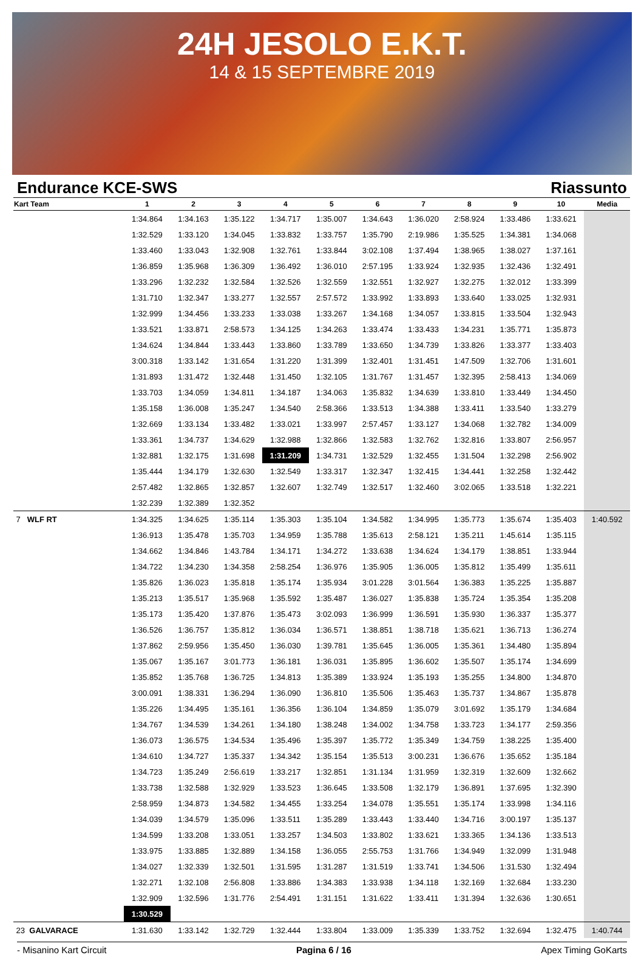24H JESOLO E.K.T.
14 & 15 SEPTEMBRE 2019
Endurance KCE-SWS Riassunto
| Kart Team | 1 | 2 | 3 | 4 | 5 | 6 | 7 | 8 | 9 | 10 | Media |
| --- | --- | --- | --- | --- | --- | --- | --- | --- | --- | --- | --- |
| | 1:34.864 | 1:34.163 | 1:35.122 | 1:34.717 | 1:35.007 | 1:34.643 | 1:36.020 | 2:58.924 | 1:33.486 | 1:33.621 | |
| | 1:32.529 | 1:33.120 | 1:34.045 | 1:33.832 | 1:33.757 | 1:35.790 | 2:19.986 | 1:35.525 | 1:34.381 | 1:34.068 | |
| | 1:33.460 | 1:33.043 | 1:32.908 | 1:32.761 | 1:33.844 | 3:02.108 | 1:37.494 | 1:38.965 | 1:38.027 | 1:37.161 | |
| | 1:36.859 | 1:35.968 | 1:36.309 | 1:36.492 | 1:36.010 | 2:57.195 | 1:33.924 | 1:32.935 | 1:32.436 | 1:32.491 | |
| | 1:33.296 | 1:32.232 | 1:32.584 | 1:32.526 | 1:32.559 | 1:32.551 | 1:32.927 | 1:32.275 | 1:32.012 | 1:33.399 | |
| | 1:31.710 | 1:32.347 | 1:33.277 | 1:32.557 | 2:57.572 | 1:33.992 | 1:33.893 | 1:33.640 | 1:33.025 | 1:32.931 | |
| | 1:32.999 | 1:34.456 | 1:33.233 | 1:33.038 | 1:33.267 | 1:34.168 | 1:34.057 | 1:33.815 | 1:33.504 | 1:32.943 | |
| | 1:33.521 | 1:33.871 | 2:58.573 | 1:34.125 | 1:34.263 | 1:33.474 | 1:33.433 | 1:34.231 | 1:35.771 | 1:35.873 | |
| | 1:34.624 | 1:34.844 | 1:33.443 | 1:33.860 | 1:33.789 | 1:33.650 | 1:34.739 | 1:33.826 | 1:33.377 | 1:33.403 | |
| | 3:00.318 | 1:33.142 | 1:31.654 | 1:31.220 | 1:31.399 | 1:32.401 | 1:31.451 | 1:47.509 | 1:32.706 | 1:31.601 | |
| | 1:31.893 | 1:31.472 | 1:32.448 | 1:31.450 | 1:32.105 | 1:31.767 | 1:31.457 | 1:32.395 | 2:58.413 | 1:34.069 | |
| | 1:33.703 | 1:34.059 | 1:34.811 | 1:34.187 | 1:34.063 | 1:35.832 | 1:34.639 | 1:33.810 | 1:33.449 | 1:34.450 | |
| | 1:35.158 | 1:36.008 | 1:35.247 | 1:34.540 | 2:58.366 | 1:33.513 | 1:34.388 | 1:33.411 | 1:33.540 | 1:33.279 | |
| | 1:32.669 | 1:33.134 | 1:33.482 | 1:33.021 | 1:33.997 | 2:57.457 | 1:33.127 | 1:34.068 | 1:32.782 | 1:34.009 | |
| | 1:33.361 | 1:34.737 | 1:34.629 | 1:32.988 | 1:32.866 | 1:32.583 | 1:32.762 | 1:32.816 | 1:33.807 | 2:56.957 | |
| | 1:32.881 | 1:32.175 | 1:31.698 | 1:31.209 | 1:34.731 | 1:32.529 | 1:32.455 | 1:31.504 | 1:32.298 | 2:56.902 | |
| | 1:35.444 | 1:34.179 | 1:32.630 | 1:32.549 | 1:33.317 | 1:32.347 | 1:32.415 | 1:34.441 | 1:32.258 | 1:32.442 | |
| | 2:57.482 | 1:32.865 | 1:32.857 | 1:32.607 | 1:32.749 | 1:32.517 | 1:32.460 | 3:02.065 | 1:33.518 | 1:32.221 | |
| | 1:32.239 | 1:32.389 | 1:32.352 | | | | | | | | |
| 7 WLF RT | 1:34.325 | 1:34.625 | 1:35.114 | 1:35.303 | 1:35.104 | 1:34.582 | 1:34.995 | 1:35.773 | 1:35.674 | 1:35.403 | 1:40.592 |
| | 1:36.913 | 1:35.478 | 1:35.703 | 1:34.959 | 1:35.788 | 1:35.613 | 2:58.121 | 1:35.211 | 1:45.614 | 1:35.115 | |
| | 1:34.662 | 1:34.846 | 1:43.784 | 1:34.171 | 1:34.272 | 1:33.638 | 1:34.624 | 1:34.179 | 1:38.851 | 1:33.944 | |
| | 1:34.722 | 1:34.230 | 1:34.358 | 2:58.254 | 1:36.976 | 1:35.905 | 1:36.005 | 1:35.812 | 1:35.499 | 1:35.611 | |
| | 1:35.826 | 1:36.023 | 1:35.818 | 1:35.174 | 1:35.934 | 3:01.228 | 3:01.564 | 1:36.383 | 1:35.225 | 1:35.887 | |
| | 1:35.213 | 1:35.517 | 1:35.968 | 1:35.592 | 1:35.487 | 1:36.027 | 1:35.838 | 1:35.724 | 1:35.354 | 1:35.208 | |
| | 1:35.173 | 1:35.420 | 1:37.876 | 1:35.473 | 3:02.093 | 1:36.999 | 1:36.591 | 1:35.930 | 1:36.337 | 1:35.377 | |
| | 1:36.526 | 1:36.757 | 1:35.812 | 1:36.034 | 1:36.571 | 1:38.851 | 1:38.718 | 1:35.621 | 1:36.713 | 1:36.274 | |
| | 1:37.862 | 2:59.956 | 1:35.450 | 1:36.030 | 1:39.781 | 1:35.645 | 1:36.005 | 1:35.361 | 1:34.480 | 1:35.894 | |
| | 1:35.067 | 1:35.167 | 3:01.773 | 1:36.181 | 1:36.031 | 1:35.895 | 1:36.602 | 1:35.507 | 1:35.174 | 1:34.699 | |
| | 1:35.852 | 1:35.768 | 1:36.725 | 1:34.813 | 1:35.389 | 1:33.924 | 1:35.193 | 1:35.255 | 1:34.800 | 1:34.870 | |
| | 3:00.091 | 1:38.331 | 1:36.294 | 1:36.090 | 1:36.810 | 1:35.506 | 1:35.463 | 1:35.737 | 1:34.867 | 1:35.878 | |
| | 1:35.226 | 1:34.495 | 1:35.161 | 1:36.356 | 1:36.104 | 1:34.859 | 1:35.079 | 3:01.692 | 1:35.179 | 1:34.684 | |
| | 1:34.767 | 1:34.539 | 1:34.261 | 1:34.180 | 1:38.248 | 1:34.002 | 1:34.758 | 1:33.723 | 1:34.177 | 2:59.356 | |
| | 1:36.073 | 1:36.575 | 1:34.534 | 1:35.496 | 1:35.397 | 1:35.772 | 1:35.349 | 1:34.759 | 1:38.225 | 1:35.400 | |
| | 1:34.610 | 1:34.727 | 1:35.337 | 1:34.342 | 1:35.154 | 1:35.513 | 3:00.231 | 1:36.676 | 1:35.652 | 1:35.184 | |
| | 1:34.723 | 1:35.249 | 2:56.619 | 1:33.217 | 1:32.851 | 1:31.134 | 1:31.959 | 1:32.319 | 1:32.609 | 1:32.662 | |
| | 1:33.738 | 1:32.588 | 1:32.929 | 1:33.523 | 1:36.645 | 1:33.508 | 1:32.179 | 1:36.891 | 1:37.695 | 1:32.390 | |
| | 2:58.959 | 1:34.873 | 1:34.582 | 1:34.455 | 1:33.254 | 1:34.078 | 1:35.551 | 1:35.174 | 1:33.998 | 1:34.116 | |
| | 1:34.039 | 1:34.579 | 1:35.096 | 1:33.511 | 1:35.289 | 1:33.443 | 1:33.440 | 1:34.716 | 3:00.197 | 1:35.137 | |
| | 1:34.599 | 1:33.208 | 1:33.051 | 1:33.257 | 1:34.503 | 1:33.802 | 1:33.621 | 1:33.365 | 1:34.136 | 1:33.513 | |
| | 1:33.975 | 1:33.885 | 1:32.889 | 1:34.158 | 1:36.055 | 2:55.753 | 1:31.766 | 1:34.949 | 1:32.099 | 1:31.948 | |
| | 1:34.027 | 1:32.339 | 1:32.501 | 1:31.595 | 1:31.287 | 1:31.519 | 1:33.741 | 1:34.506 | 1:31.530 | 1:32.494 | |
| | 1:32.271 | 1:32.108 | 2:56.808 | 1:33.886 | 1:34.383 | 1:33.938 | 1:34.118 | 1:32.169 | 1:32.684 | 1:33.230 | |
| | 1:32.909 | 1:32.596 | 1:31.776 | 2:54.491 | 1:31.151 | 1:31.622 | 1:33.411 | 1:31.394 | 1:32.636 | 1:30.651 | |
| | 1:30.529 | | | | | | | | | | |
| 23 GALVARACE | 1:31.630 | 1:33.142 | 1:32.729 | 1:32.444 | 1:33.804 | 1:33.009 | 1:35.339 | 1:33.752 | 1:32.694 | 1:32.475 | 1:40.744 |
- Misanino Kart Circuit Pagina 6 / 16 Apex Timing GoKarts